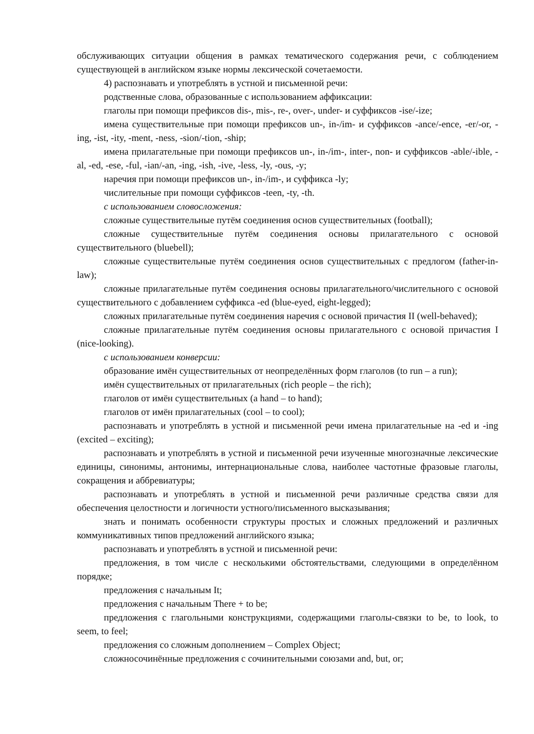обслуживающих ситуации общения в рамках тематического содержания речи, с соблюдением существующей в английском языке нормы лексической сочетаемости.
4) распознавать и употреблять в устной и письменной речи:
родственные слова, образованные с использованием аффиксации:
глаголы при помощи префиксов dis-, mis-, re-, over-, under- и суффиксов -ise/-ize;
имена существительные при помощи префиксов un-, in-/im- и суффиксов -ance/-ence, -er/-or, -ing, -ist, -ity, -ment, -ness, -sion/-tion, -ship;
имена прилагательные при помощи префиксов un-, in-/im-, inter-, non- и суффиксов -able/-ible, -al, -ed, -ese, -ful, -ian/-an, -ing, -ish, -ive, -less, -ly, -ous, -y;
наречия при помощи префиксов un-, in-/im-, и суффикса -ly;
числительные при помощи суффиксов -teen, -ty, -th.
с использованием словосложения:
сложные существительные путём соединения основ существительных (football);
сложные существительные путём соединения основы прилагательного с основой существительного (bluebell);
сложные существительные путём соединения основ существительных с предлогом (father-in-law);
сложные прилагательные путём соединения основы прилагательного/числительного с основой существительного с добавлением суффикса -ed (blue-eyed, eight-legged);
сложных прилагательные путём соединения наречия с основой причастия II (well-behaved);
сложные прилагательные путём соединения основы прилагательного с основой причастия I (nice-looking).
с использованием конверсии:
образование имён существительных от неопределённых форм глаголов (to run – a run);
имён существительных от прилагательных (rich people – the rich);
глаголов от имён существительных (a hand – to hand);
глаголов от имён прилагательных (cool – to cool);
распознавать и употреблять в устной и письменной речи имена прилагательные на -ed и -ing (excited – exciting);
распознавать и употреблять в устной и письменной речи изученные многозначные лексические единицы, синонимы, антонимы, интернациональные слова, наиболее частотные фразовые глаголы, сокращения и аббревиатуры;
распознавать и употреблять в устной и письменной речи различные средства связи для обеспечения целостности и логичности устного/письменного высказывания;
знать и понимать особенности структуры простых и сложных предложений и различных коммуникативных типов предложений английского языка;
распознавать и употреблять в устной и письменной речи:
предложения, в том числе с несколькими обстоятельствами, следующими в определённом порядке;
предложения с начальным It;
предложения с начальным There + to be;
предложения с глагольными конструкциями, содержащими глаголы-связки to be, to look, to seem, to feel;
предложения со сложным дополнением – Complex Object;
сложносочинённые предложения с сочинительными союзами and, but, or;